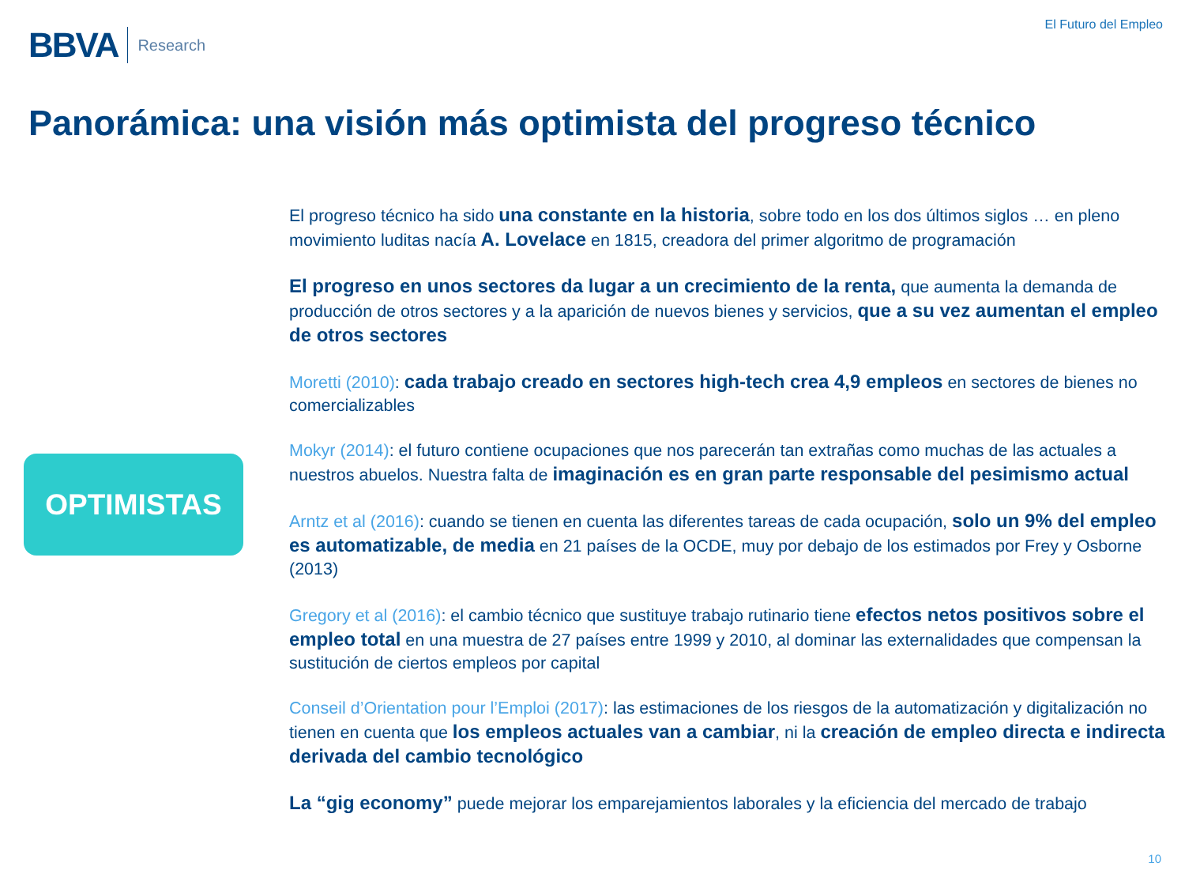BBVA Research
El Futuro del Empleo
Panorámica: una visión más optimista del progreso técnico
OPTIMISTAS
El progreso técnico ha sido una constante en la historia, sobre todo en los dos últimos siglos … en pleno movimiento luditas nacía A. Lovelace en 1815, creadora del primer algoritmo de programación
El progreso en unos sectores da lugar a un crecimiento de la renta, que aumenta la demanda de producción de otros sectores y a la aparición de nuevos bienes y servicios, que a su vez aumentan el empleo de otros sectores
Moretti (2010): cada trabajo creado en sectores high-tech crea 4,9 empleos en sectores de bienes no comercializables
Mokyr (2014): el futuro contiene ocupaciones que nos parecerán tan extrañas como muchas de las actuales a nuestros abuelos. Nuestra falta de imaginación es en gran parte responsable del pesimismo actual
Arntz et al (2016): cuando se tienen en cuenta las diferentes tareas de cada ocupación, solo un 9% del empleo es automatizable, de media en 21 países de la OCDE, muy por debajo de los estimados por Frey y Osborne (2013)
Gregory et al (2016): el cambio técnico que sustituye trabajo rutinario tiene efectos netos positivos sobre el empleo total en una muestra de 27 países entre 1999 y 2010, al dominar las externalidades que compensan la sustitución de ciertos empleos por capital
Conseil d’Orientation pour l’Emploi (2017): las estimaciones de los riesgos de la automatización y digitalización no tienen en cuenta que los empleos actuales van a cambiar, ni la creación de empleo directa e indirecta derivada del cambio tecnológico
La “gig economy” puede mejorar los emparejamientos laborales y la eficiencia del mercado de trabajo
10